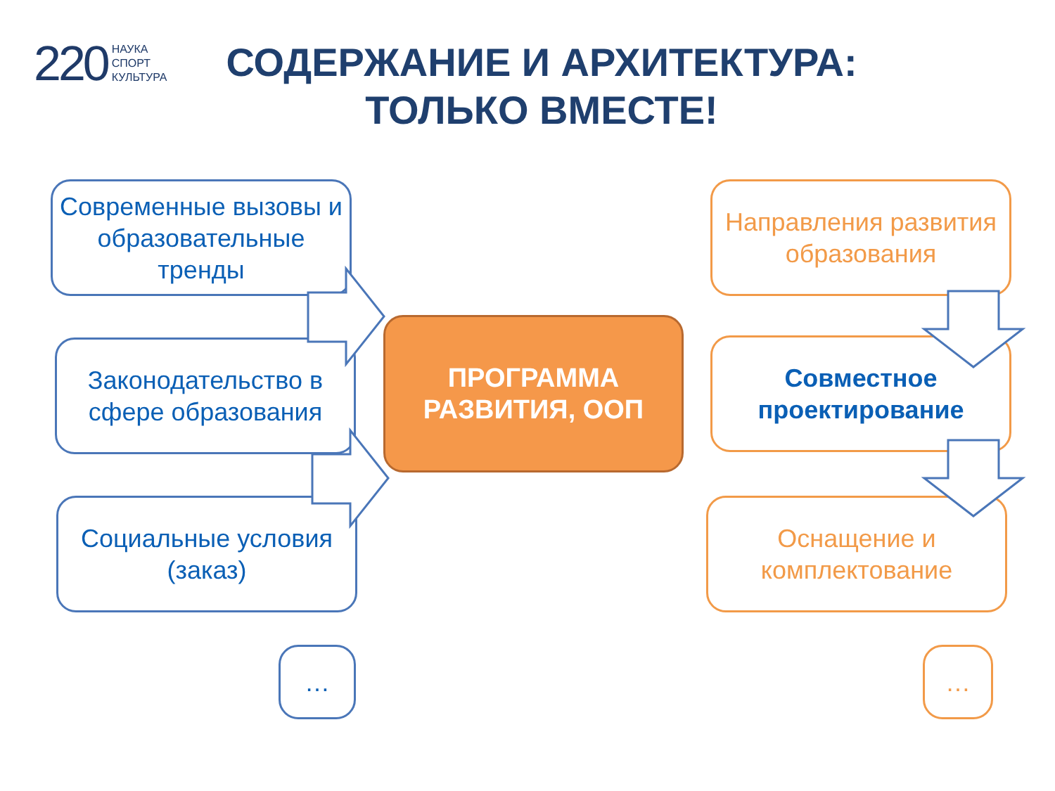220 НАУКА
СПОРТ
КУЛЬТУРА
СОДЕРЖАНИЕ И АРХИТЕКТУРА: ТОЛЬКО ВМЕСТЕ!
Современные вызовы и образовательные тренды
Законодательство в сфере образования
Социальные условия (заказ)
…
ПРОГРАММА РАЗВИТИЯ, ООП
Направления развития образования
Совместное проектирование
Оснащение и комплектование
…